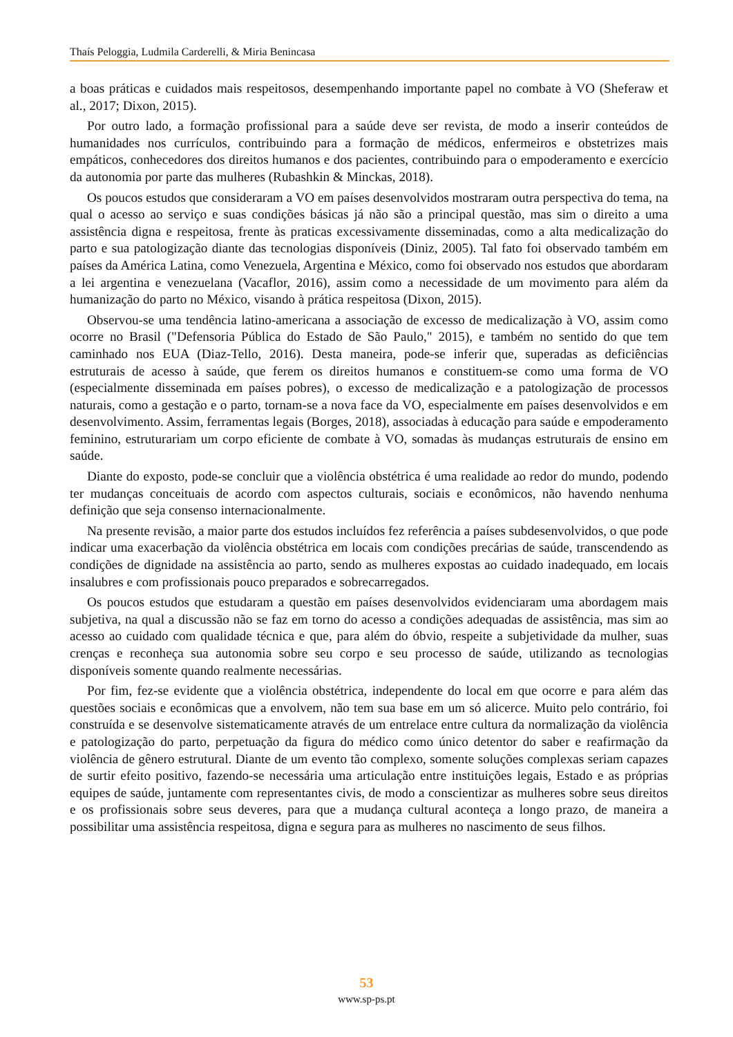Thaís Peloggia, Ludmila Carderelli, & Miria Benincasa
a boas práticas e cuidados mais respeitosos, desempenhando importante papel no combate à VO (Sheferaw et al., 2017; Dixon, 2015).
Por outro lado, a formação profissional para a saúde deve ser revista, de modo a inserir conteúdos de humanidades nos currículos, contribuindo para a formação de médicos, enfermeiros e obstetrizes mais empáticos, conhecedores dos direitos humanos e dos pacientes, contribuindo para o empoderamento e exercício da autonomia por parte das mulheres (Rubashkin & Minckas, 2018).
Os poucos estudos que consideraram a VO em países desenvolvidos mostraram outra perspectiva do tema, na qual o acesso ao serviço e suas condições básicas já não são a principal questão, mas sim o direito a uma assistência digna e respeitosa, frente às praticas excessivamente disseminadas, como a alta medicalização do parto e sua patologização diante das tecnologias disponíveis (Diniz, 2005). Tal fato foi observado também em países da América Latina, como Venezuela, Argentina e México, como foi observado nos estudos que abordaram a lei argentina e venezuelana (Vacaflor, 2016), assim como a necessidade de um movimento para além da humanização do parto no México, visando à prática respeitosa (Dixon, 2015).
Observou-se uma tendência latino-americana a associação de excesso de medicalização à VO, assim como ocorre no Brasil ("Defensoria Pública do Estado de São Paulo," 2015), e também no sentido do que tem caminhado nos EUA (Diaz-Tello, 2016). Desta maneira, pode-se inferir que, superadas as deficiências estruturais de acesso à saúde, que ferem os direitos humanos e constituem-se como uma forma de VO (especialmente disseminada em países pobres), o excesso de medicalização e a patologização de processos naturais, como a gestação e o parto, tornam-se a nova face da VO, especialmente em países desenvolvidos e em desenvolvimento. Assim, ferramentas legais (Borges, 2018), associadas à educação para saúde e empoderamento feminino, estruturariam um corpo eficiente de combate à VO, somadas às mudanças estruturais de ensino em saúde.
Diante do exposto, pode-se concluir que a violência obstétrica é uma realidade ao redor do mundo, podendo ter mudanças conceituais de acordo com aspectos culturais, sociais e econômicos, não havendo nenhuma definição que seja consenso internacionalmente.
Na presente revisão, a maior parte dos estudos incluídos fez referência a países subdesenvolvidos, o que pode indicar uma exacerbação da violência obstétrica em locais com condições precárias de saúde, transcendendo as condições de dignidade na assistência ao parto, sendo as mulheres expostas ao cuidado inadequado, em locais insalubres e com profissionais pouco preparados e sobrecarregados.
Os poucos estudos que estudaram a questão em países desenvolvidos evidenciaram uma abordagem mais subjetiva, na qual a discussão não se faz em torno do acesso a condições adequadas de assistência, mas sim ao acesso ao cuidado com qualidade técnica e que, para além do óbvio, respeite a subjetividade da mulher, suas crenças e reconheça sua autonomia sobre seu corpo e seu processo de saúde, utilizando as tecnologias disponíveis somente quando realmente necessárias.
Por fim, fez-se evidente que a violência obstétrica, independente do local em que ocorre e para além das questões sociais e econômicas que a envolvem, não tem sua base em um só alicerce. Muito pelo contrário, foi construída e se desenvolve sistematicamente através de um entrelace entre cultura da normalização da violência e patologização do parto, perpetuação da figura do médico como único detentor do saber e reafirmação da violência de gênero estrutural. Diante de um evento tão complexo, somente soluções complexas seriam capazes de surtir efeito positivo, fazendo-se necessária uma articulação entre instituições legais, Estado e as próprias equipes de saúde, juntamente com representantes civis, de modo a conscientizar as mulheres sobre seus direitos e os profissionais sobre seus deveres, para que a mudança cultural aconteça a longo prazo, de maneira a possibilitar uma assistência respeitosa, digna e segura para as mulheres no nascimento de seus filhos.
53
www.sp-ps.pt